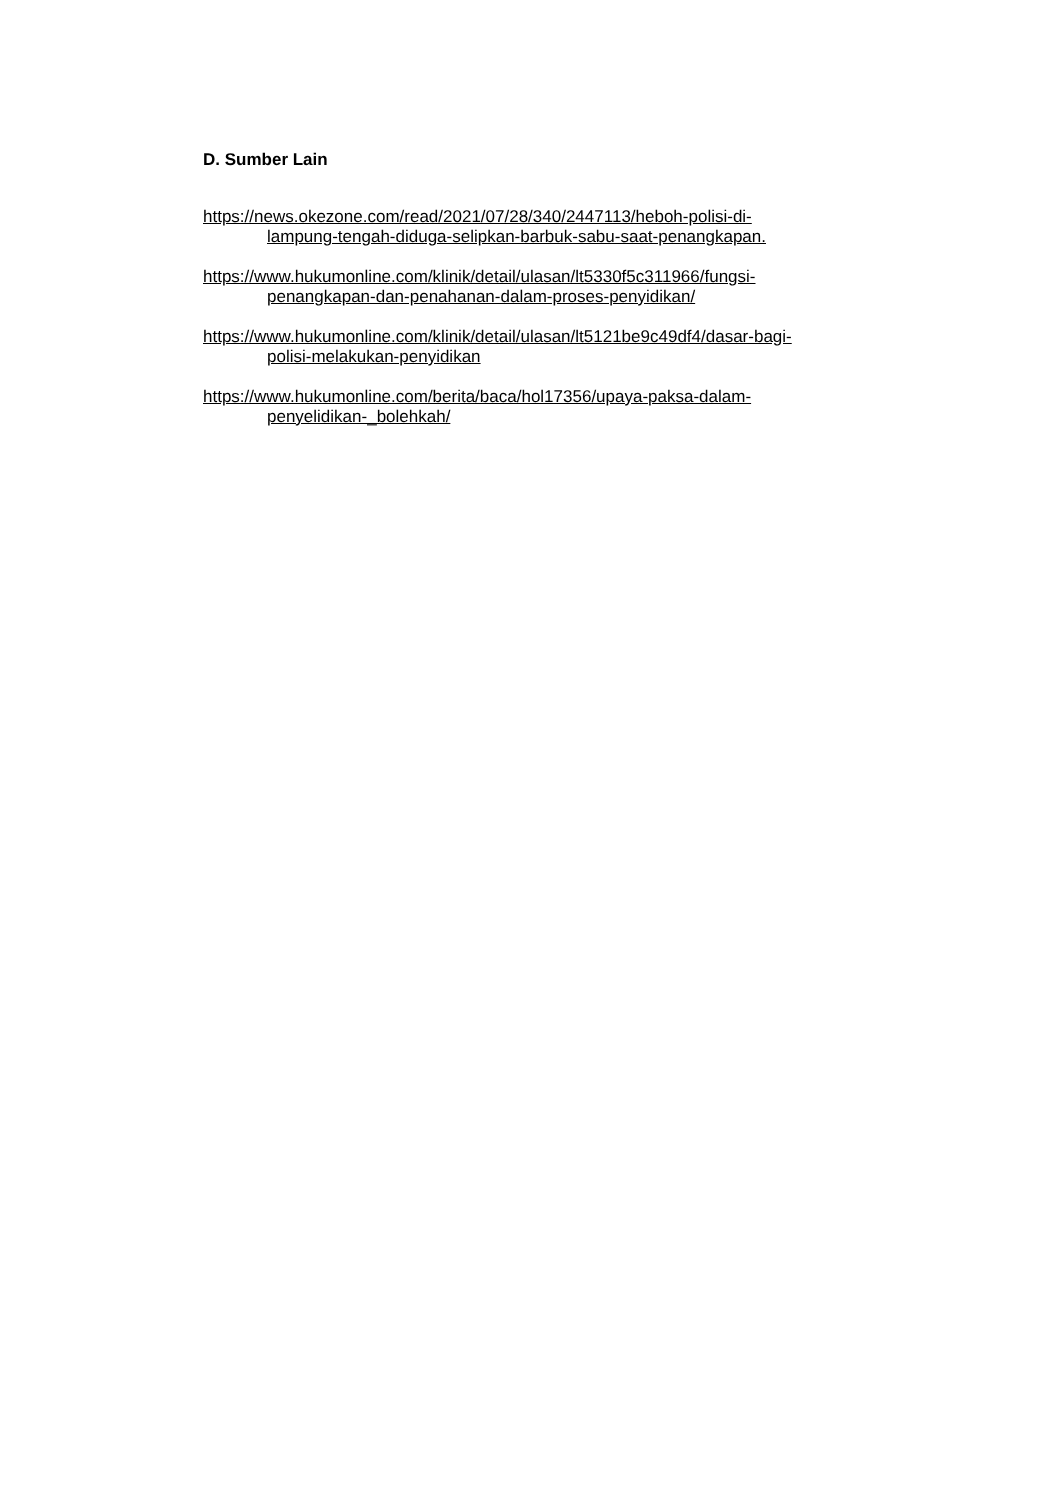D. Sumber Lain
https://news.okezone.com/read/2021/07/28/340/2447113/heboh-polisi-di-
lampung-tengah-diduga-selipkan-barbuk-sabu-saat-penangkapan.
https://www.hukumonline.com/klinik/detail/ulasan/lt5330f5c311966/fungsi-
penangkapan-dan-penahanan-dalam-proses-penyidikan/
https://www.hukumonline.com/klinik/detail/ulasan/lt5121be9c49df4/dasar-bagi-
polisi-melakukan-penyidikan
https://www.hukumonline.com/berita/baca/hol17356/upaya-paksa-dalam-
penyelidikan-_bolehkah/